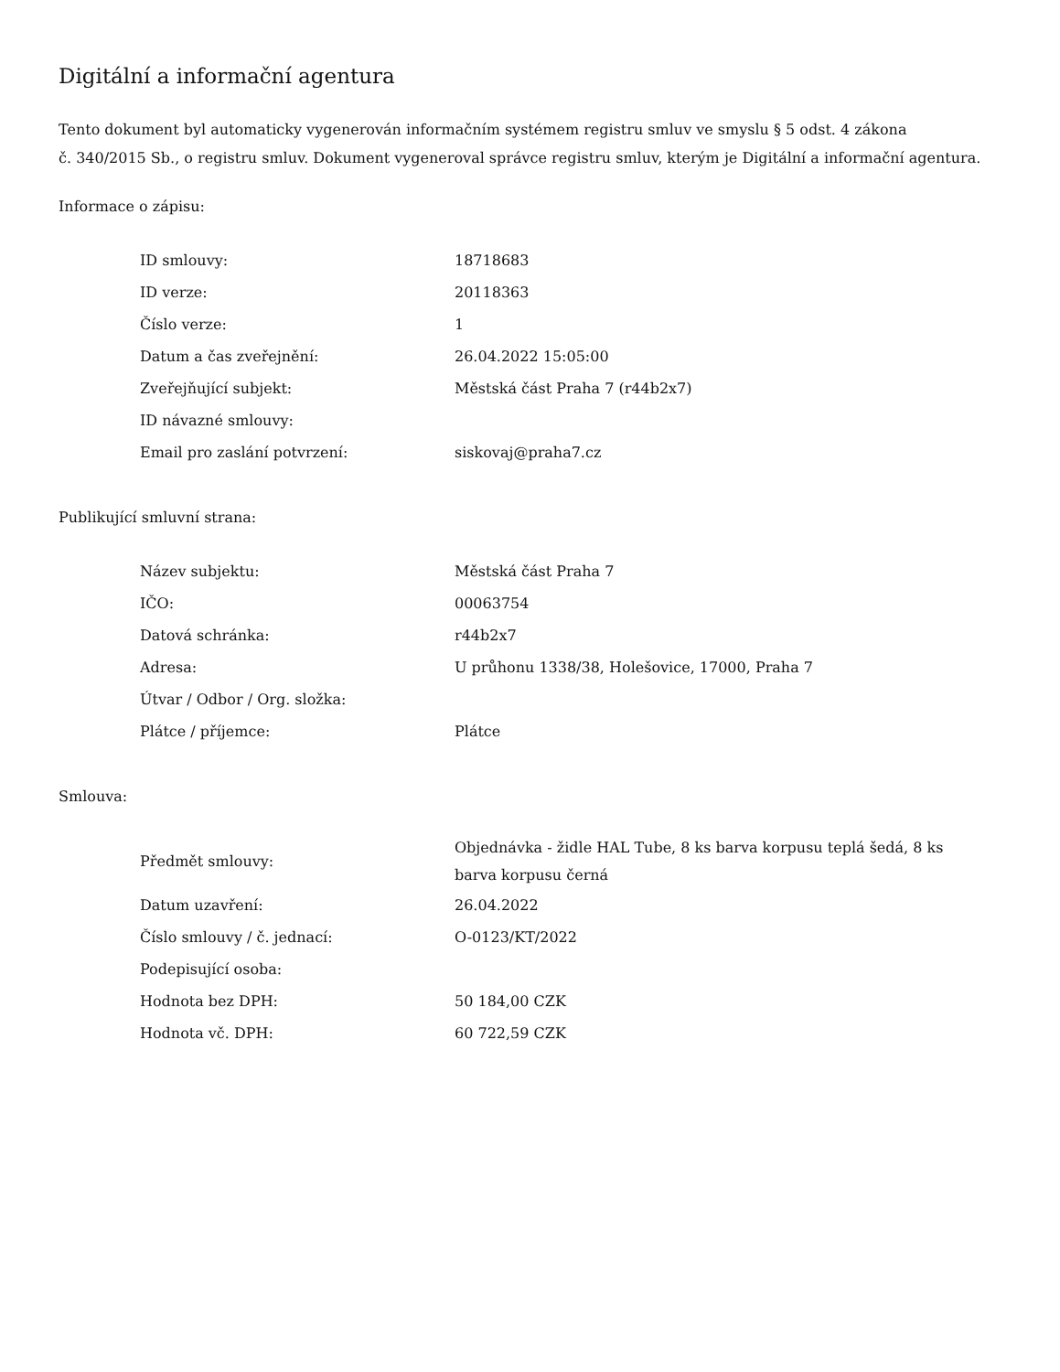Digitální a informační agentura
Tento dokument byl automaticky vygenerován informačním systémem registru smluv ve smyslu § 5 odst. 4 zákona
č. 340/2015 Sb., o registru smluv. Dokument vygeneroval správce registru smluv, kterým je Digitální a informační agentura.
Informace o zápisu:
| ID smlouvy: | 18718683 |
| ID verze: | 20118363 |
| Číslo verze: | 1 |
| Datum a čas zveřejnění: | 26.04.2022 15:05:00 |
| Zveřejňující subjekt: | Městská část Praha 7 (r44b2x7) |
| ID návazné smlouvy: | |
| Email pro zaslání potvrzení: | siskovaj@praha7.cz |
Publikující smluvní strana:
| Název subjektu: | Městská část Praha 7 |
| IČO: | 00063754 |
| Datová schránka: | r44b2x7 |
| Adresa: | U průhonu 1338/38, Holešovice, 17000, Praha 7 |
| Útvar / Odbor / Org. složka: | |
| Plátce / příjemce: | Plátce |
Smlouva:
| Předmět smlouvy: | Objednávka - židle HAL Tube, 8 ks barva korpusu teplá šedá, 8 ks barva korpusu černá |
| Datum uzavření: | 26.04.2022 |
| Číslo smlouvy / č. jednací: | O-0123/KT/2022 |
| Podepisující osoba: | |
| Hodnota bez DPH: | 50 184,00 CZK |
| Hodnota vč. DPH: | 60 722,59 CZK |